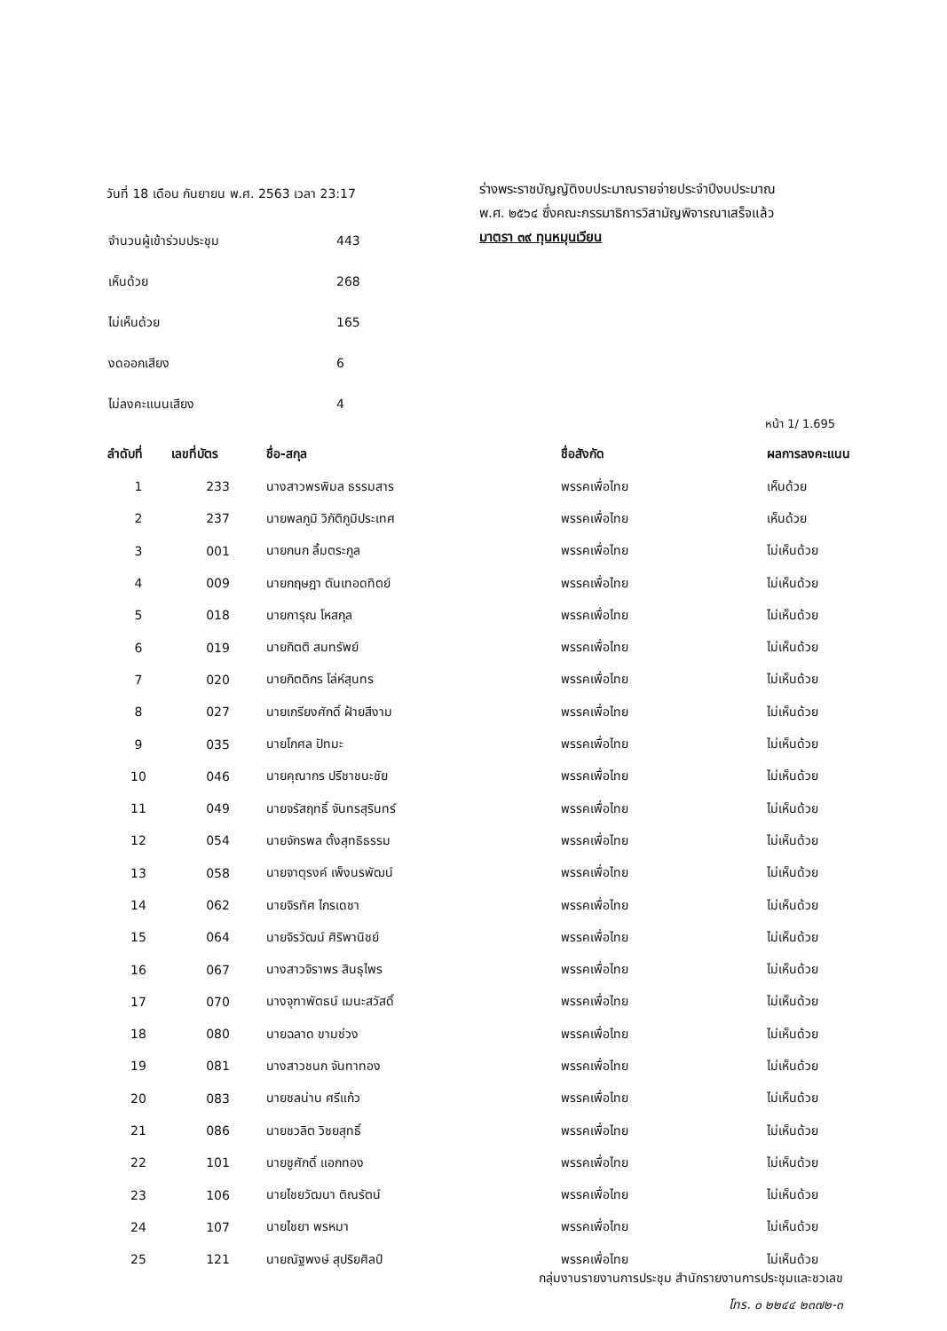วันที่ 18 เดือน กันยายน พ.ศ. 2563 เวลา 23:17
| จำนวนผู้เข้าร่วมประชุม | 443 |
| เห็นด้วย | 268 |
| ไม่เห็นด้วย | 165 |
| งดออกเสียง | 6 |
| ไม่ลงคะแนนเสียง | 4 |
ร่างพระราชบัญญัติงบประมาณรายจ่ายประจำปีงบประมาณ
พ.ศ. ๒๕๖๔ ซึ่งคณะกรรมาธิการวิสามัญพิจารณาเสร็จแล้ว
มาตรา ๓๙ ทุนหมุนเวียน
หน้า 1/ 1.695
| ลำดับที่ | เลขที่บัตร | ชื่อ-สกุล | ชื่อสังกัด | ผลการลงคะแนน |
| --- | --- | --- | --- | --- |
| 1 | 233 | นางสาวพรพิมล ธรรมสาร | พรรคเพื่อไทย | เห็นด้วย |
| 2 | 237 | นายพลภูมิ วิภัติภูมิประเทศ | พรรคเพื่อไทย | เห็นด้วย |
| 3 | 001 | นายกนก ลิ้มตระกูล | พรรคเพื่อไทย | ไม่เห็นด้วย |
| 4 | 009 | นายกฤษฎา ตันเทอดทิตย์ | พรรคเพื่อไทย | ไม่เห็นด้วย |
| 5 | 018 | นายการุณ โหสกุล | พรรคเพื่อไทย | ไม่เห็นด้วย |
| 6 | 019 | นายกิตติ สมทรัพย์ | พรรคเพื่อไทย | ไม่เห็นด้วย |
| 7 | 020 | นายกิตติกร โล่ห์สุนทร | พรรคเพื่อไทย | ไม่เห็นด้วย |
| 8 | 027 | นายเกรียงศักดิ์ ฝ้ายสีงาม | พรรคเพื่อไทย | ไม่เห็นด้วย |
| 9 | 035 | นายโกศล ปัทมะ | พรรคเพื่อไทย | ไม่เห็นด้วย |
| 10 | 046 | นายคุณากร ปรีชาชนะชัย | พรรคเพื่อไทย | ไม่เห็นด้วย |
| 11 | 049 | นายจรัสฤทธิ์ จันทรสุรินทร์ | พรรคเพื่อไทย | ไม่เห็นด้วย |
| 12 | 054 | นายจักรพล ตั้งสุทธิธรรม | พรรคเพื่อไทย | ไม่เห็นด้วย |
| 13 | 058 | นายจาตุรงค์ เพ็งนรพัฒน์ | พรรคเพื่อไทย | ไม่เห็นด้วย |
| 14 | 062 | นายจิรทัศ ไกรเดชา | พรรคเพื่อไทย | ไม่เห็นด้วย |
| 15 | 064 | นายจิรวัฒน์ ศิริพานิชย์ | พรรคเพื่อไทย | ไม่เห็นด้วย |
| 16 | 067 | นางสาวจิราพร สินธุไพร | พรรคเพื่อไทย | ไม่เห็นด้วย |
| 17 | 070 | นางจุฑาพัตธน์ เมนะสวัสดิ์ | พรรคเพื่อไทย | ไม่เห็นด้วย |
| 18 | 080 | นายฉลาด ขามช่วง | พรรคเพื่อไทย | ไม่เห็นด้วย |
| 19 | 081 | นางสาวชนก จันทาทอง | พรรคเพื่อไทย | ไม่เห็นด้วย |
| 20 | 083 | นายชลน่าน ศรีแก้ว | พรรคเพื่อไทย | ไม่เห็นด้วย |
| 21 | 086 | นายชวลิต วิชยสุทธิ์ | พรรคเพื่อไทย | ไม่เห็นด้วย |
| 22 | 101 | นายชูศักดิ์ แอกทอง | พรรคเพื่อไทย | ไม่เห็นด้วย |
| 23 | 106 | นายไชยวัฒนา ติณรัตน์ | พรรคเพื่อไทย | ไม่เห็นด้วย |
| 24 | 107 | นายไชยา พรหมา | พรรคเพื่อไทย | ไม่เห็นด้วย |
| 25 | 121 | นายณัฐพงษ์ สุปริยศิลป์ | พรรคเพื่อไทย | ไม่เห็นด้วย |
กลุ่มงานรายงานการประชุม สำนักรายงานการประชุมและชวเลข
โทร. ๐ ๒๒๔๔ ๒๓๗๒-๓